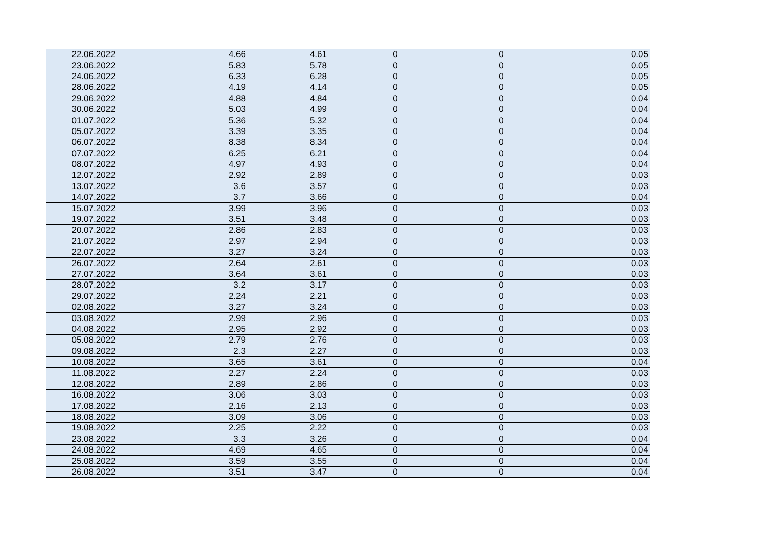| 22.06.2022 | 4.66 | 4.61 | 0 | 0 | 0.05 |
| 23.06.2022 | 5.83 | 5.78 | 0 | 0 | 0.05 |
| 24.06.2022 | 6.33 | 6.28 | 0 | 0 | 0.05 |
| 28.06.2022 | 4.19 | 4.14 | 0 | 0 | 0.05 |
| 29.06.2022 | 4.88 | 4.84 | 0 | 0 | 0.04 |
| 30.06.2022 | 5.03 | 4.99 | 0 | 0 | 0.04 |
| 01.07.2022 | 5.36 | 5.32 | 0 | 0 | 0.04 |
| 05.07.2022 | 3.39 | 3.35 | 0 | 0 | 0.04 |
| 06.07.2022 | 8.38 | 8.34 | 0 | 0 | 0.04 |
| 07.07.2022 | 6.25 | 6.21 | 0 | 0 | 0.04 |
| 08.07.2022 | 4.97 | 4.93 | 0 | 0 | 0.04 |
| 12.07.2022 | 2.92 | 2.89 | 0 | 0 | 0.03 |
| 13.07.2022 | 3.6 | 3.57 | 0 | 0 | 0.03 |
| 14.07.2022 | 3.7 | 3.66 | 0 | 0 | 0.04 |
| 15.07.2022 | 3.99 | 3.96 | 0 | 0 | 0.03 |
| 19.07.2022 | 3.51 | 3.48 | 0 | 0 | 0.03 |
| 20.07.2022 | 2.86 | 2.83 | 0 | 0 | 0.03 |
| 21.07.2022 | 2.97 | 2.94 | 0 | 0 | 0.03 |
| 22.07.2022 | 3.27 | 3.24 | 0 | 0 | 0.03 |
| 26.07.2022 | 2.64 | 2.61 | 0 | 0 | 0.03 |
| 27.07.2022 | 3.64 | 3.61 | 0 | 0 | 0.03 |
| 28.07.2022 | 3.2 | 3.17 | 0 | 0 | 0.03 |
| 29.07.2022 | 2.24 | 2.21 | 0 | 0 | 0.03 |
| 02.08.2022 | 3.27 | 3.24 | 0 | 0 | 0.03 |
| 03.08.2022 | 2.99 | 2.96 | 0 | 0 | 0.03 |
| 04.08.2022 | 2.95 | 2.92 | 0 | 0 | 0.03 |
| 05.08.2022 | 2.79 | 2.76 | 0 | 0 | 0.03 |
| 09.08.2022 | 2.3 | 2.27 | 0 | 0 | 0.03 |
| 10.08.2022 | 3.65 | 3.61 | 0 | 0 | 0.04 |
| 11.08.2022 | 2.27 | 2.24 | 0 | 0 | 0.03 |
| 12.08.2022 | 2.89 | 2.86 | 0 | 0 | 0.03 |
| 16.08.2022 | 3.06 | 3.03 | 0 | 0 | 0.03 |
| 17.08.2022 | 2.16 | 2.13 | 0 | 0 | 0.03 |
| 18.08.2022 | 3.09 | 3.06 | 0 | 0 | 0.03 |
| 19.08.2022 | 2.25 | 2.22 | 0 | 0 | 0.03 |
| 23.08.2022 | 3.3 | 3.26 | 0 | 0 | 0.04 |
| 24.08.2022 | 4.69 | 4.65 | 0 | 0 | 0.04 |
| 25.08.2022 | 3.59 | 3.55 | 0 | 0 | 0.04 |
| 26.08.2022 | 3.51 | 3.47 | 0 | 0 | 0.04 |